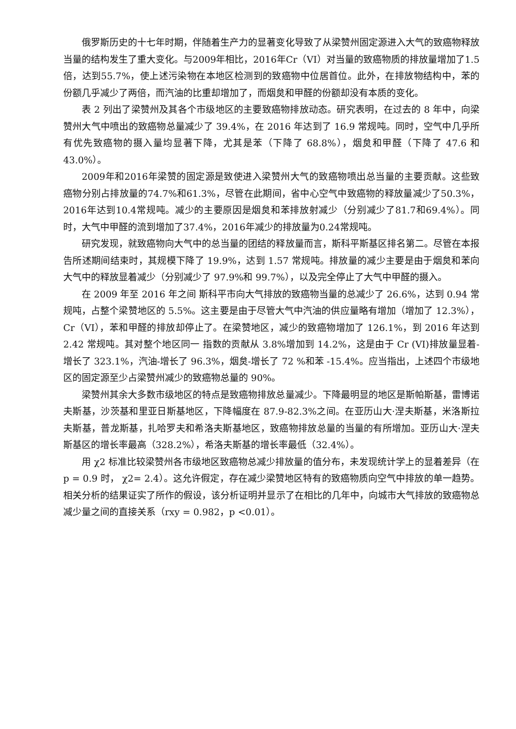俄罗斯历史的十七年时期，伴随着生产力的显著变化导致了从梁赞州固定源进入大气的致癌物释放当量的结构发生了重大变化。与2009年相比，2016年Cr（VI）对当量的致癌物质的排放量增加了1.5倍，达到55.7%，使上述污染物在本地区检测到的致癌物中位居首位。此外，在排放物结构中，苯的份额几乎减少了两倍，而汽油的比重却增加了，而烟炱和甲醛的份额却没有本质的变化。
表 2 列出了梁赞州及其各个市级地区的主要致癌物排放动态。研究表明，在过去的 8 年中，向梁赞州大气中喷出的致癌物总量减少了 39.4%，在 2016 年达到了 16.9 常规吨。同时，空气中几乎所有优先致癌物的摄入量均显著下降，尤其是苯（下降了 68.8%），烟炱和甲醛（下降了 47.6 和 43.0%）。
2009年和2016年梁赞的固定源是致使进入梁赞州大气的致癌物喷出总当量的主要贡献。这些致癌物分别占排放量的74.7%和61.3%，尽管在此期间，省中心空气中致癌物的释放量减少了50.3%，2016年达到10.4常规吨。减少的主要原因是烟炱和苯排放射减少（分别减少了81.7和69.4%）。同时，大气中甲醛的流到增加了37.4%，2016年减少的排放量为0.24常规吨。
研究发现，就致癌物向大气中的总当量的团结的释放量而言，斯科平斯基区排名第二。尽管在本报告所述期间结束时，其规模下降了 19.9%，达到 1.57 常规吨。排放量的减少主要是由于烟炱和苯向大气中的释放显着减少（分别减少了 97.9%和 99.7%），以及完全停止了大气中甲醛的摄入。
在 2009 年至 2016 年之间 斯科平市向大气排放的致癌物当量的总减少了 26.6%，达到 0.94 常规吨，占整个梁赞地区的 5.5%。这主要是由于尽管大气中汽油的供应量略有增加（增加了 12.3%），Cr（VI），苯和甲醛的排放却停止了。在梁赞地区，减少的致癌物增加了 126.1%，到 2016 年达到 2.42 常规吨。其对整个地区同一 指数的贡献从 3.8%增加到 14.2%，这是由于 Cr (VI)排放量显着-增长了 323.1%，汽油-增长了 96.3%，烟炱-增长了 72 %和苯 -15.4%。应当指出，上述四个市级地区的固定源至少占梁赞州减少的致癌物总量的 90%。
梁赞州其余大多数市级地区的特点是致癌物排放总量减少。下降最明显的地区是斯帕斯基，雷博诺夫斯基，沙茨基和里亚日斯基地区，下降幅度在 87.9-82.3%之间。在亚历山大·涅夫斯基，米洛斯拉夫斯基，普龙斯基，扎哈罗夫和希洛夫斯基地区，致癌物排放总量的当量的有所增加。亚历山大·涅夫斯基区的增长率最高（328.2%），希洛夫斯基的增长率最低（32.4%）。
用 χ2 标准比较梁赞州各市级地区致癌物总减少排放量的值分布，未发现统计学上的显着差异（在 p = 0.9 时， χ2= 2.4）。这允许假定，存在减少梁赞地区特有的致癌物质向空气中排放的单一趋势。相关分析的结果证实了所作的假设，该分析证明并显示了在相比的几年中，向城市大气排放的致癌物总减少量之间的直接关系（rxy = 0.982，p <0.01）。